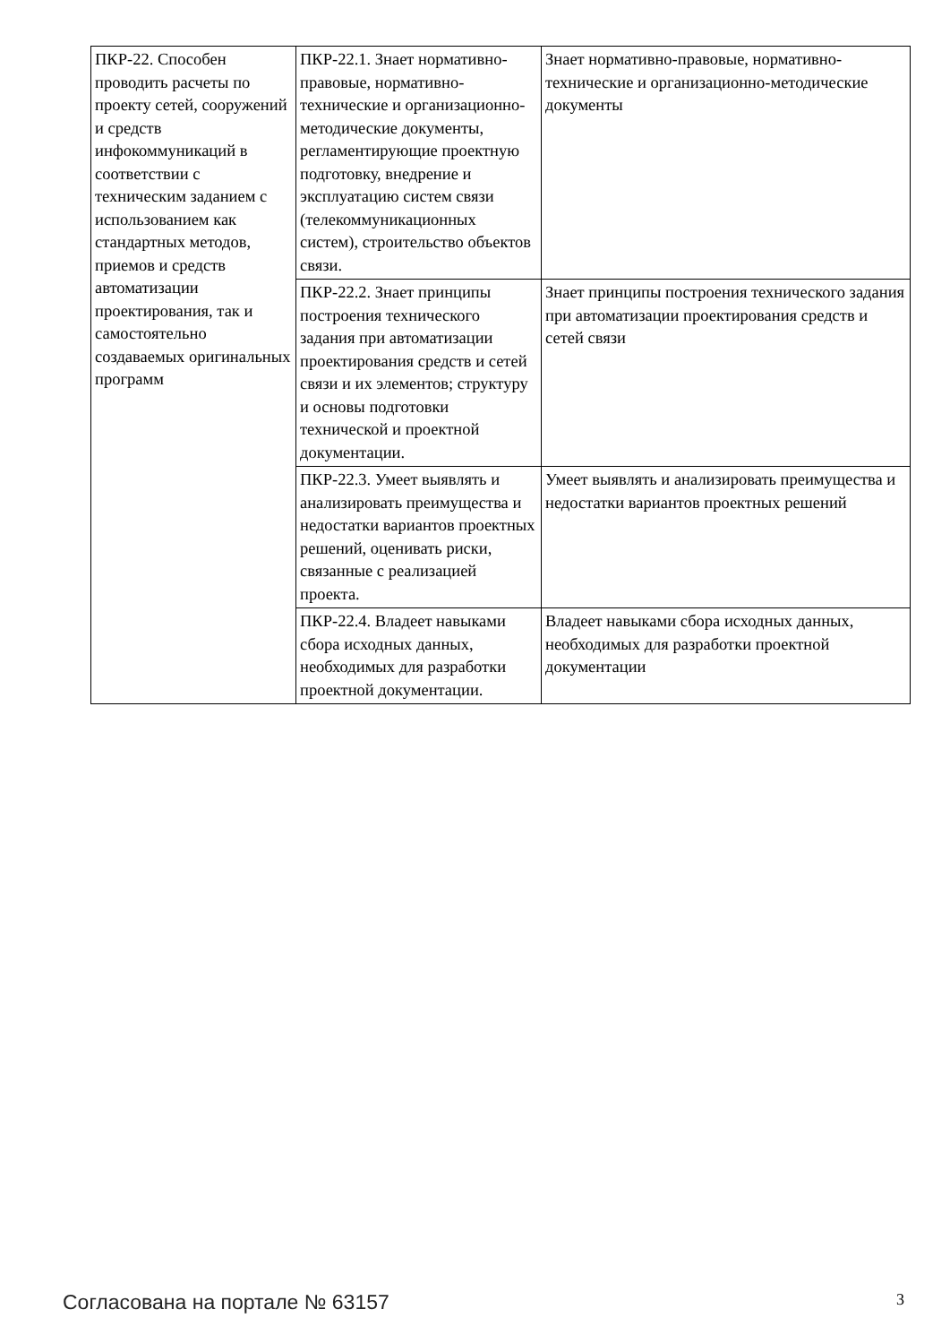| ПКР-22. Способен проводить расчеты по проекту сетей, сооружений и средств инфокоммуникаций в соответствии с техническим заданием с использованием как стандартных методов, приемов и средств автоматизации проектирования, так и самостоятельно создаваемых оригинальных программ | ПКР-22.1. Знает нормативно-правовые, нормативно-технические и организационно-методические документы, регламентирующие проектную подготовку, внедрение и эксплуатацию систем связи (телекоммуникационных систем), строительство объектов связи. | Знает нормативно-правовые, нормативно-технические и организационно-методические документы |
| | ПКР-22.2. Знает принципы построения технического задания при автоматизации проектирования средств и сетей связи и их элементов; структуру и основы подготовки технической и проектной документации. | Знает принципы построения технического задания при автоматизации проектирования средств и сетей связи |
| | ПКР-22.3. Умеет выявлять и анализировать преимущества и недостатки вариантов проектных решений, оценивать риски, связанные с реализацией проекта. | Умеет выявлять и анализировать преимущества и недостатки вариантов проектных решений |
| | ПКР-22.4. Владеет навыками сбора исходных данных, необходимых для разработки проектной документации. | Владеет навыками сбора исходных данных, необходимых для разработки проектной документации |
Согласована на портале № 63157 3